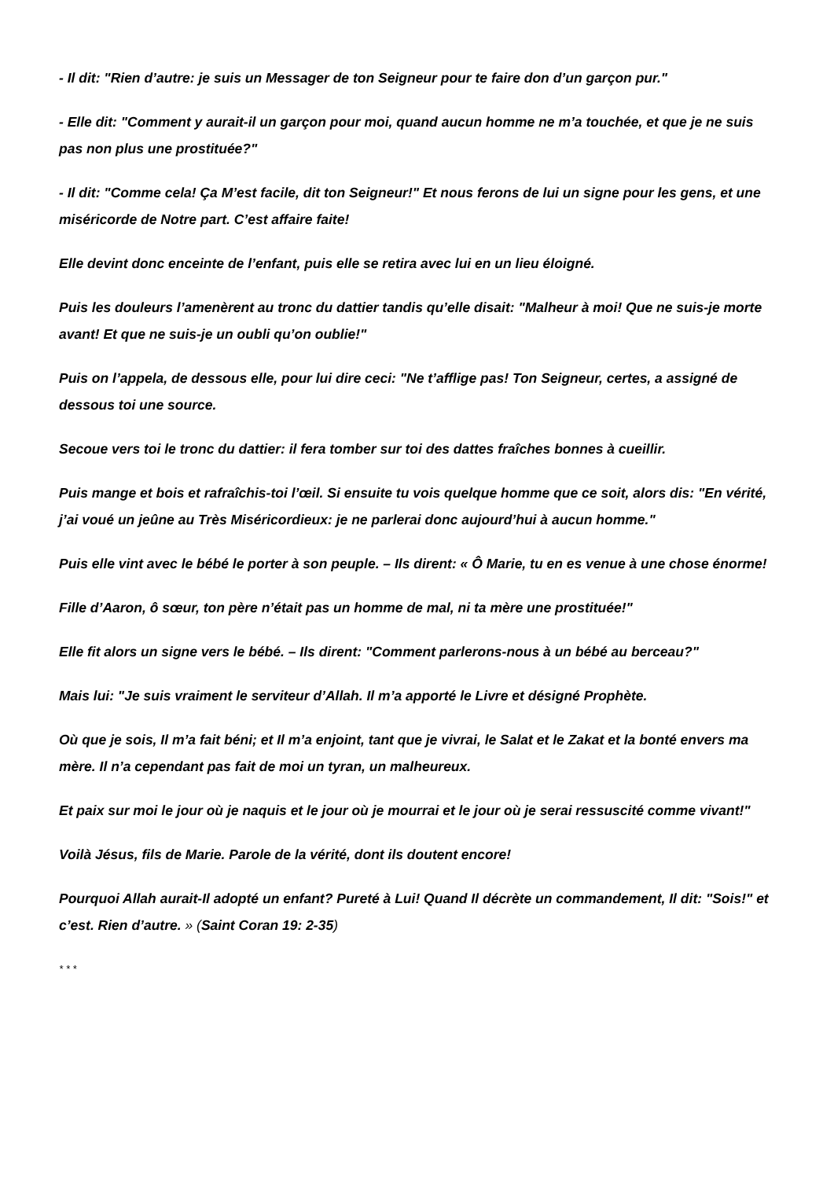- Il dit: "Rien d’autre: je suis un Messager de ton Seigneur pour te faire don d’un garçon pur."
- Elle dit: "Comment y aurait-il un garçon pour moi, quand aucun homme ne m’a touchée, et que je ne suis pas non plus une prostituée?"
- Il dit: "Comme cela! Ça M’est facile, dit ton Seigneur!" Et nous ferons de lui un signe pour les gens, et une miséricorde de Notre part. C’est affaire faite!
Elle devint donc enceinte de l’enfant, puis elle se retira avec lui en un lieu éloigné.
Puis les douleurs l’amenèrent au tronc du dattier tandis qu’elle disait: "Malheur à moi! Que ne suis-je morte avant! Et que ne suis-je un oubli qu’on oublie!"
Puis on l’appela, de dessous elle, pour lui dire ceci: "Ne t’afflige pas! Ton Seigneur, certes, a assigné de dessous toi une source.
Secoue vers toi le tronc du dattier: il fera tomber sur toi des dattes fraîches bonnes à cueillir.
Puis mange et bois et rafraîchis-toi l’œil. Si ensuite tu vois quelque homme que ce soit, alors dis: "En vérité, j’ai voué un jeûne au Très Miséricordieux: je ne parlerai donc aujourd’hui à aucun homme."
Puis elle vint avec le bébé le porter à son peuple. – Ils dirent: « Ô Marie, tu en es venue à une chose énorme!
Fille d’Aaron, ô sœur, ton père n’était pas un homme de mal, ni ta mère une prostituée!"
Elle fit alors un signe vers le bébé. – Ils dirent: "Comment parlerons-nous à un bébé au berceau?"
Mais lui: "Je suis vraiment le serviteur d’Allah. Il m’a apporté le Livre et désigné Prophète.
Où que je sois, Il m’a fait béni; et Il m’a enjoint, tant que je vivrai, le Salat et le Zakat et la bonté envers ma mère. Il n’a cependant pas fait de moi un tyran, un malheureux.
Et paix sur moi le jour où je naquis et le jour où je mourrai et le jour où je serai ressuscité comme vivant!"
Voilà Jésus, fils de Marie. Parole de la vérité, dont ils doutent encore!
Pourquoi Allah aurait-Il adopté un enfant? Pureté à Lui! Quand Il décrète un commandement, Il dit: "Sois!" et c’est. Rien d’autre. » (Saint Coran 19: 2-35)
* * *